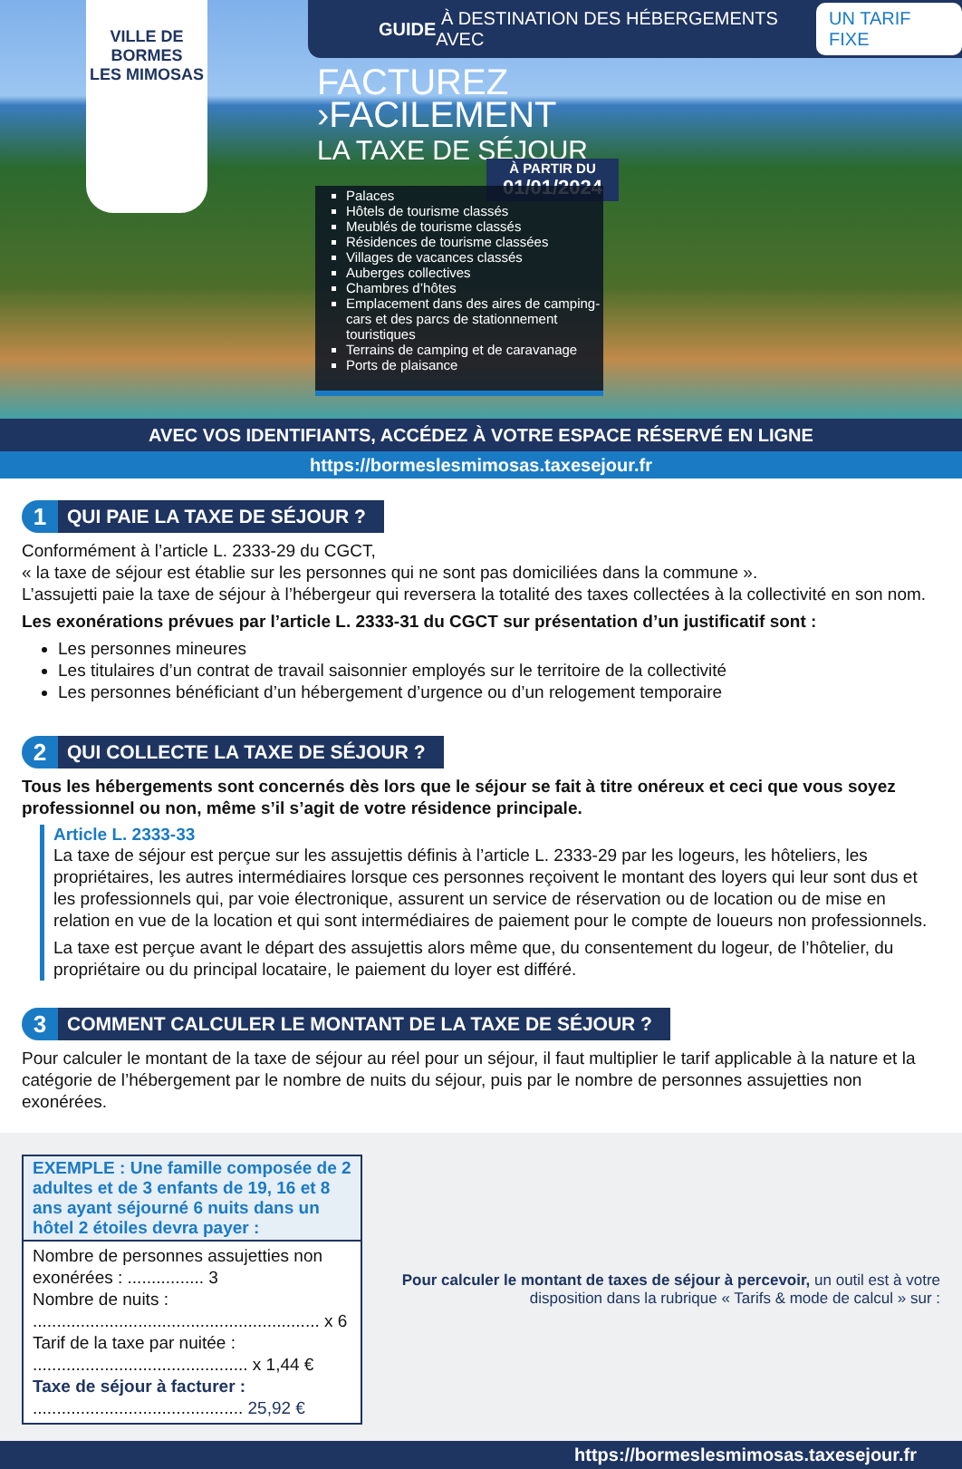VILLE DE
BORMES
LES MIMOSAS
GUIDE À DESTINATION DES HÉBERGEMENTS AVEC UN TARIF FIXE
FACTUREZ
›FACILEMENT
LA TAXE DE SÉJOUR
À PARTIR DU
01/01/2024
Palaces
Hôtels de tourisme classés
Meublés de tourisme classés
Résidences de tourisme classées
Villages de vacances classés
Auberges collectives
Chambres d’hôtes
Emplacement dans des aires de camping-cars et des parcs de stationnement touristiques
Terrains de camping et de caravanage
Ports de plaisance
AVEC VOS IDENTIFIANTS, ACCÉDEZ À VOTRE ESPACE RÉSERVÉ EN LIGNE
https://bormeslesmimosas.taxesejour.fr
1
QUI PAIE LA TAXE DE SÉJOUR ?
Conformément à l’article L. 2333-29 du CGCT,
« la taxe de séjour est établie sur les personnes qui ne sont pas domiciliées dans la commune ».
L’assujetti paie la taxe de séjour à l’hébergeur qui reversera la totalité des taxes collectées à la collectivité en son nom.
Les exonérations prévues par l’article L. 2333-31 du CGCT sur présentation d’un justificatif sont :
Les personnes mineures
Les titulaires d’un contrat de travail saisonnier employés sur le territoire de la collectivité
Les personnes bénéficiant d’un hébergement d’urgence ou d’un relogement temporaire
2
QUI COLLECTE LA TAXE DE SÉJOUR ?
Tous les hébergements sont concernés dès lors que le séjour se fait à titre onéreux et ceci que vous soyez professionnel ou non, même s’il s’agit de votre résidence principale.
Article L. 2333-33
La taxe de séjour est perçue sur les assujettis définis à l’article L. 2333-29 par les logeurs, les hôteliers, les propriétaires, les autres intermédiaires lorsque ces personnes reçoivent le montant des loyers qui leur sont dus et les professionnels qui, par voie électronique, assurent un service de réservation ou de location ou de mise en relation en vue de la location et qui sont intermédiaires de paiement pour le compte de loueurs non professionnels.
La taxe est perçue avant le départ des assujettis alors même que, du consentement du logeur, de l’hôtelier, du propriétaire ou du principal locataire, le paiement du loyer est différé.
3
COMMENT CALCULER LE MONTANT DE LA TAXE DE SÉJOUR ?
Pour calculer le montant de la taxe de séjour au réel pour un séjour, il faut multiplier le tarif applicable à la nature et la catégorie de l’hébergement par le nombre de nuits du séjour, puis par le nombre de personnes assujetties non exonérées.
EXEMPLE : Une famille composée de 2 adultes et de 3 enfants de 19, 16 et 8 ans ayant séjourné 6 nuits dans un hôtel 2 étoiles devra payer :
Nombre de personnes assujetties non exonérées : ................ 3
Nombre de nuits : ............................................................ x 6
Tarif de la taxe par nuitée : ............................................. x 1,44 €
Taxe de séjour à facturer : ............................................ 25,92 €
Pour calculer le montant de taxes de séjour à percevoir, un outil est à votre disposition dans la rubrique « Tarifs & mode de calcul » sur :
https://bormeslesmimosas.taxesejour.fr